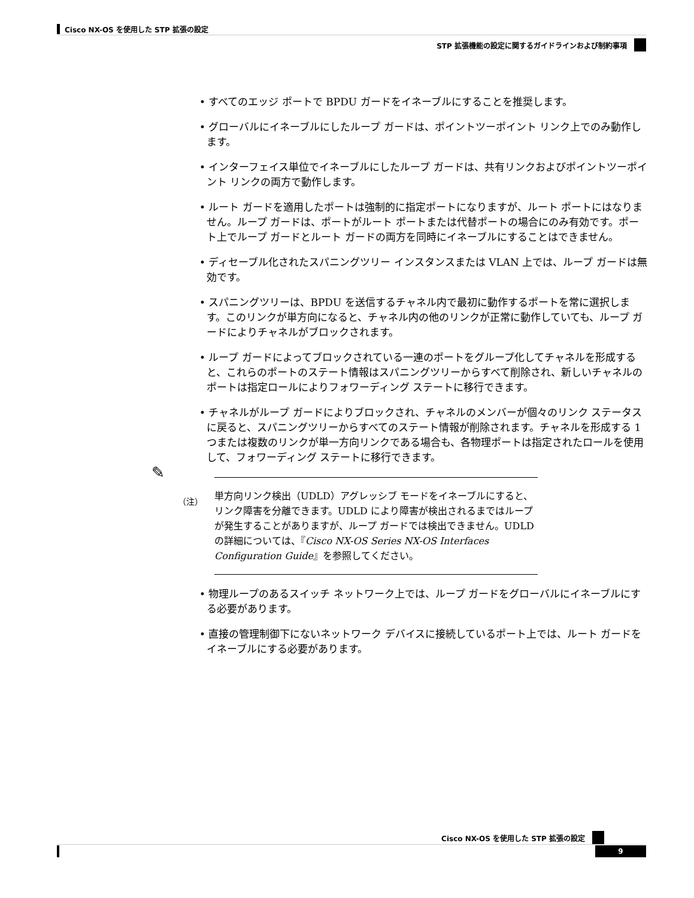Cisco NX-OS を使用した STP 拡張の設定
STP 拡張機能の設定に関するガイドラインおよび制約事項
• すべてのエッジ ポートで BPDU ガードをイネーブルにすることを推奨します。
• グローバルにイネーブルにしたループ ガードは、ポイントツーポイント リンク上でのみ動作します。
• インターフェイス単位でイネーブルにしたループ ガードは、共有リンクおよびポイントツーポイント リンクの両方で動作します。
• ルート ガードを適用したポートは強制的に指定ポートになりますが、ルート ポートにはなりません。ループ ガードは、ポートがルート ポートまたは代替ポートの場合にのみ有効です。ポート上でループ ガードとルート ガードの両方を同時にイネーブルにすることはできません。
• ディセーブル化されたスパニングツリー インスタンスまたは VLAN 上では、ループ ガードは無効です。
• スパニングツリーは、BPDU を送信するチャネル内で最初に動作するポートを常に選択します。このリンクが単方向になると、チャネル内の他のリンクが正常に動作していても、ループ ガードによりチャネルがブロックされます。
• ループ ガードによってブロックされている一連のポートをグループ化してチャネルを形成すると、これらのポートのステート情報はスパニングツリーからすべて削除され、新しいチャネルのポートは指定ロールによりフォワーディング ステートに移行できます。
• チャネルがループ ガードによりブロックされ、チャネルのメンバーが個々のリンク ステータスに戻ると、スパニングツリーからすべてのステート情報が削除されます。チャネルを形成する 1 つまたは複数のリンクが単一方向リンクである場合も、各物理ポートは指定されたロールを使用して、フォワーディング ステートに移行できます。
✎
（注）
単方向リンク検出（UDLD）アグレッシブ モードをイネーブルにすると、リンク障害を分離できます。UDLD により障害が検出されるまではループが発生することがありますが、ループ ガードでは検出できません。UDLD の詳細については、『Cisco NX-OS Series NX-OS Interfaces Configuration Guide』を参照してください。
• 物理ループのあるスイッチ ネットワーク上では、ループ ガードをグローバルにイネーブルにする必要があります。
• 直接の管理制御下にないネットワーク デバイスに接続しているポート上では、ルート ガードをイネーブルにする必要があります。
Cisco NX-OS を使用した STP 拡張の設定
9